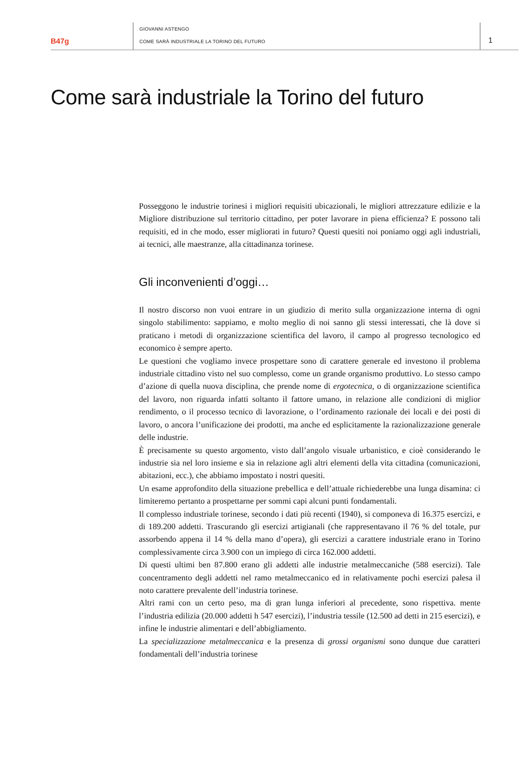B47g
GIOVANNI ASTENGO
COME SARÀ INDUSTRIALE LA TORINO DEL FUTURO
1
Come sarà industriale la Torino del futuro
Posseggono le industrie torinesi i migliori requisiti ubicazionali, le migliori attrezzature edilizie e la Migliore distribuzione sul territorio cittadino, per poter lavorare in piena efficienza? E possono tali requisiti, ed in che modo, esser migliorati in futuro? Questi quesiti noi poniamo oggi agli industriali, ai tecnici, alle maestranze, alla cittadinanza torinese.
Gli inconvenienti d’oggi…
Il nostro discorso non vuoi entrare in un giudizio di merito sulla organizzazione interna di ogni singolo stabilimento: sappiamo, e molto meglio di noi sanno gli stessi interessati, che là dove si praticano i metodi di organizzazione scientifica del lavoro, il campo al progresso tecnologico ed economico è sempre aperto.
Le questioni che vogliamo invece prospettare sono di carattere generale ed investono il problema industriale cittadino visto nel suo complesso, come un grande organismo produttivo. Lo stesso campo d’azione di quella nuova disciplina, che prende nome di ergotecnica, o di organizzazione scientifica del lavoro, non riguarda infatti soltanto il fattore umano, in relazione alle condizioni di miglior rendimento, o il processo tecnico di lavorazione, o l’ordinamento razionale dei locali e dei posti di lavoro, o ancora l’unificazione dei prodotti, ma anche ed esplicitamente la razionalizzazione generale delle industrie.
È precisamente su questo argomento, visto dall’angolo visuale urbanistico, e cioè considerando le industrie sia nel loro insieme e sia in relazione agli altri elementi della vita cittadina (comunicazioni, abitazioni, ecc.), che abbiamo impostato i nostri quesiti.
Un esame approfondito della situazione prebellica e dell’attuale richiederebbe una lunga disamina: ci limiteremo pertanto a prospettarne per sommi capi alcuni punti fondamentali.
Il complesso industriale torinese, secondo i dati più recenti (1940), si componeva di 16.375 esercizi, e di 189.200 addetti. Trascurando gli esercizi artigianali (che rappresentavano il 76 % del totale, pur assorbendo appena il 14 % della mano d’opera), gli esercizi a carattere industriale erano in Torino complessivamente circa 3.900 con un impiego di circa 162.000 addetti.
Di questi ultimi ben 87.800 erano gli addetti alle industrie metalmeccaniche (588 esercizi). Tale concentramento degli addetti nel ramo metalmeccanico ed in relativamente pochi esercizi palesa il noto carattere prevalente dell’industria torinese.
Altri rami con un certo peso, ma di gran lunga inferiori al precedente, sono rispettiva. mente l’industria edilizia (20.000 addetti h 547 esercizi), l’industria tessile (12.500 ad detti in 215 esercizi), e infine le industrie alimentari e dell’abbigliamento.
La specializzazione metalmeccanica e la presenza di grossi organismi sono dunque due caratteri fondamentali dell’industria torinese